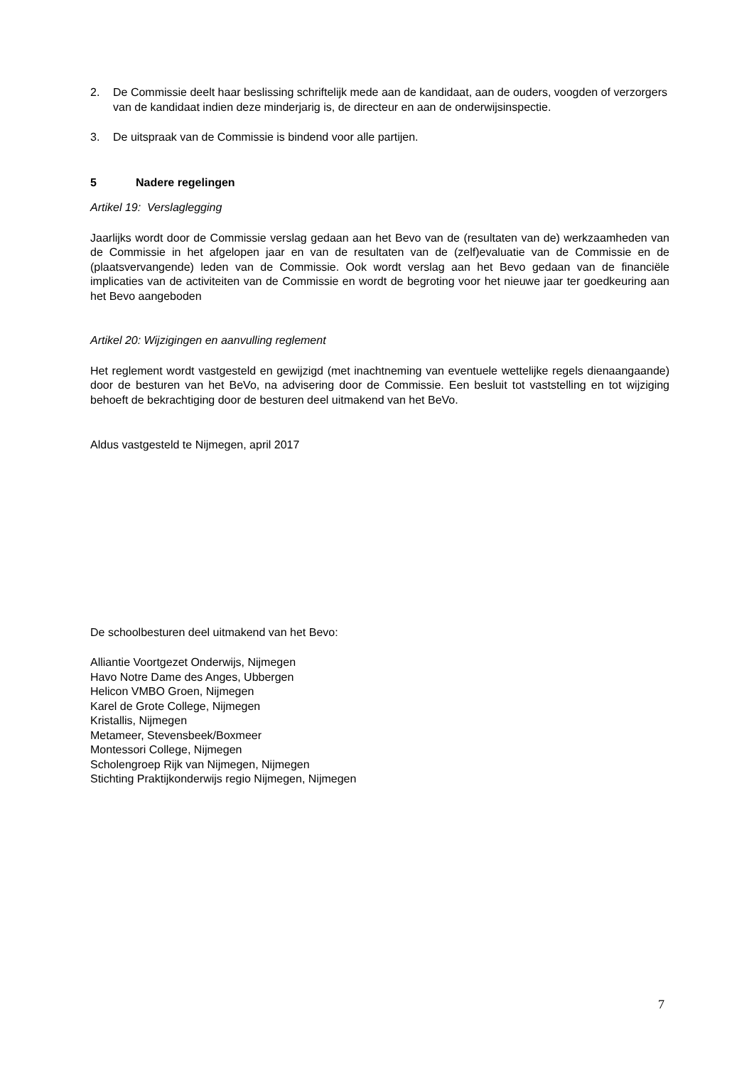2. De Commissie deelt haar beslissing schriftelijk mede aan de kandidaat, aan de ouders, voogden of verzorgers van de kandidaat indien deze minderjarig is, de directeur en aan de onderwijsinspectie.
3. De uitspraak van de Commissie is bindend voor alle partijen.
5 Nadere regelingen
Artikel 19: Verslaglegging
Jaarlijks wordt door de Commissie verslag gedaan aan het Bevo van de (resultaten van de) werkzaamheden van de Commissie in het afgelopen jaar en van de resultaten van de (zelf)evaluatie van de Commissie en de (plaatsvervangende) leden van de Commissie. Ook wordt verslag aan het Bevo gedaan van de financiële implicaties van de activiteiten van de Commissie en wordt de begroting voor het nieuwe jaar ter goedkeuring aan het Bevo aangeboden
Artikel 20: Wijzigingen en aanvulling reglement
Het reglement wordt vastgesteld en gewijzigd (met inachtneming van eventuele wettelijke regels dienaangaande) door de besturen van het BeVo, na advisering door de Commissie. Een besluit tot vaststelling en tot wijziging behoeft de bekrachtiging door de besturen deel uitmakend van het BeVo.
Aldus vastgesteld te Nijmegen, april 2017
De schoolbesturen deel uitmakend van het Bevo:
Alliantie Voortgezet Onderwijs, Nijmegen
Havo Notre Dame des Anges, Ubbergen
Helicon VMBO Groen, Nijmegen
Karel de Grote College, Nijmegen
Kristallis, Nijmegen
Metameer, Stevensbeek/Boxmeer
Montessori College, Nijmegen
Scholengroep Rijk van Nijmegen, Nijmegen
Stichting Praktijkonderwijs regio Nijmegen, Nijmegen
7